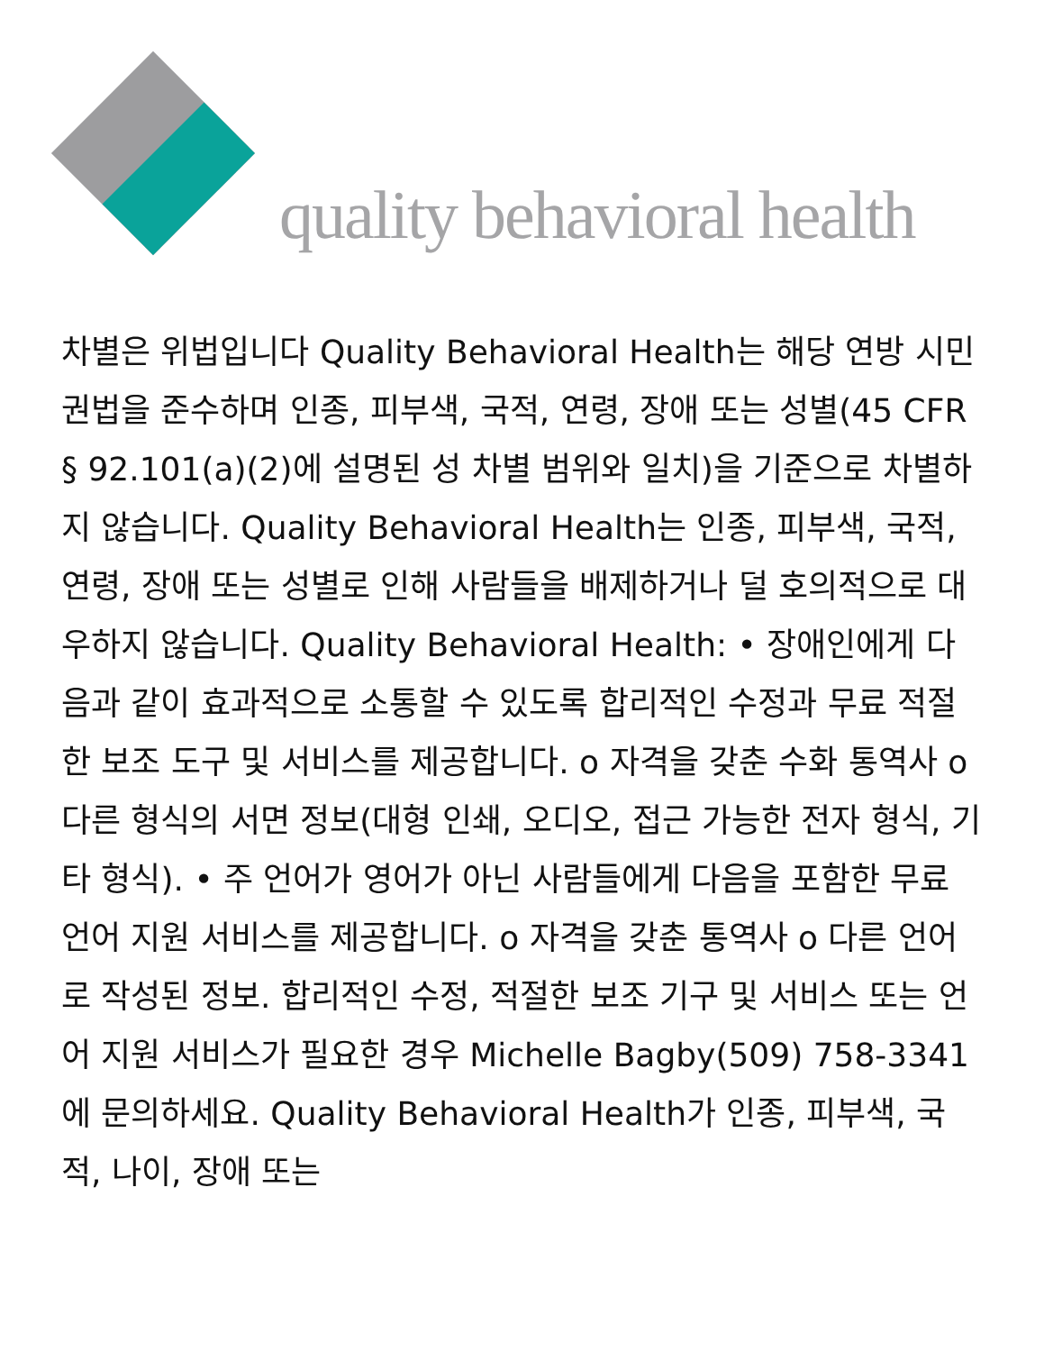quality behavioral health
차별은 위법입니다 Quality Behavioral Health는 해당 연방 시민권법을 준수하며 인종, 피부색, 국적, 연령, 장애 또는 성별(45 CFR § 92.101(a)(2)에 설명된 성 차별 범위와 일치)을 기준으로 차별하지 않습니다. Quality Behavioral Health는 인종, 피부색, 국적, 연령, 장애 또는 성별로 인해 사람들을 배제하거나 덜 호의적으로 대우하지 않습니다. Quality Behavioral Health: • 장애인에게 다음과 같이 효과적으로 소통할 수 있도록 합리적인 수정과 무료 적절한 보조 도구 및 서비스를 제공합니다. o 자격을 갖춘 수화 통역사 o 다른 형식의 서면 정보(대형 인쇄, 오디오, 접근 가능한 전자 형식, 기타 형식). • 주 언어가 영어가 아닌 사람들에게 다음을 포함한 무료 언어 지원 서비스를 제공합니다. o 자격을 갖춘 통역사 o 다른 언어로 작성된 정보. 합리적인 수정, 적절한 보조 기구 및 서비스 또는 언어 지원 서비스가 필요한 경우 Michelle Bagby(509) 758-3341에 문의하세요. Quality Behavioral Health가 인종, 피부색, 국적, 나이, 장애 또는